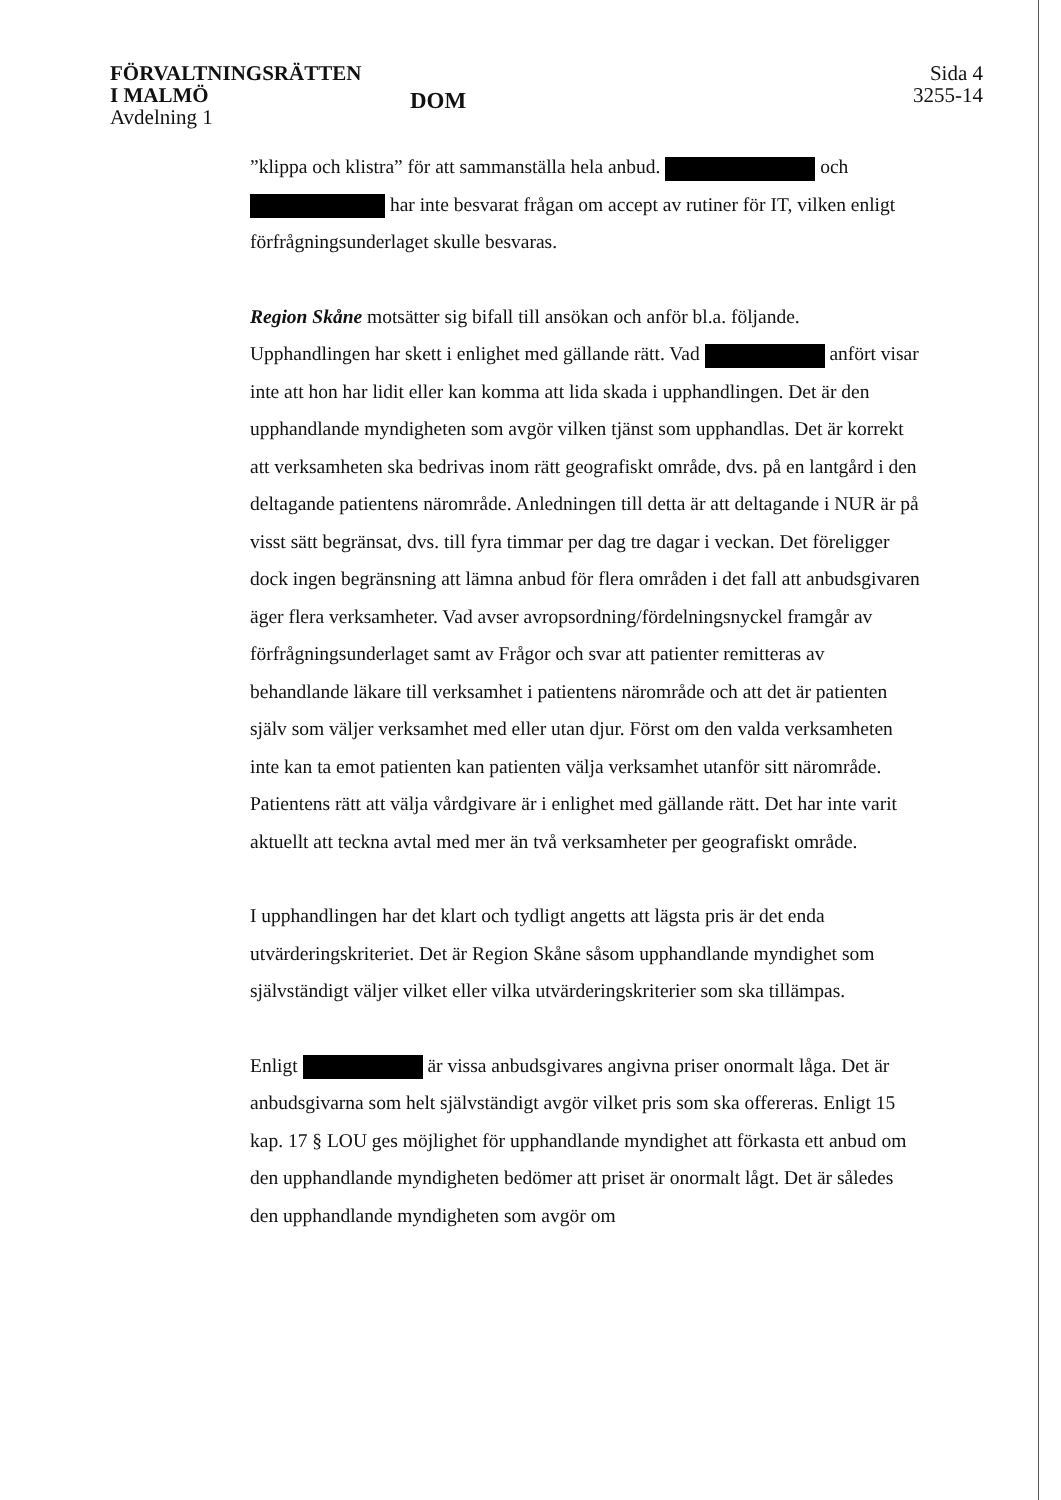FÖRVALTNINGSRÄTTEN
I MALMÖ
Avdelning 1
DOM
Sida 4
3255-14
”klippa och klistra” för att sammanställa hela anbud. och har inte besvarat frågan om accept av rutiner för IT, vilken enligt förfrågningsunderlaget skulle besvaras.
Region Skåne motsätter sig bifall till ansökan och anför bl.a. följande. Upphandlingen har skett i enlighet med gällande rätt. Vad anfört visar inte att hon har lidit eller kan komma att lida skada i upphandlingen. Det är den upphandlande myndigheten som avgör vilken tjänst som upphandlas. Det är korrekt att verksamheten ska bedrivas inom rätt geografiskt område, dvs. på en lantgård i den deltagande patientens närområde. Anledningen till detta är att deltagande i NUR är på visst sätt begränsat, dvs. till fyra timmar per dag tre dagar i veckan. Det föreligger dock ingen begränsning att lämna anbud för flera områden i det fall att anbudsgivaren äger flera verksamheter. Vad avser avropsordning/fördelningsnyckel framgår av förfrågningsunderlaget samt av Frågor och svar att patienter remitteras av behandlande läkare till verksamhet i patientens närområde och att det är patienten själv som väljer verksamhet med eller utan djur. Först om den valda verksamheten inte kan ta emot patienten kan patienten välja verksamhet utanför sitt närområde. Patientens rätt att välja vårdgivare är i enlighet med gällande rätt. Det har inte varit aktuellt att teckna avtal med mer än två verksamheter per geografiskt område.
I upphandlingen har det klart och tydligt angetts att lägsta pris är det enda utvärderingskriteriet. Det är Region Skåne såsom upphandlande myndighet som självständigt väljer vilket eller vilka utvärderingskriterier som ska tillämpas.
Enligt är vissa anbudsgivares angivna priser onormalt låga. Det är anbudsgivarna som helt självständigt avgör vilket pris som ska offereras. Enligt 15 kap. 17 § LOU ges möjlighet för upphandlande myndighet att förkasta ett anbud om den upphandlande myndigheten bedömer att priset är onormalt lågt. Det är således den upphandlande myndigheten som avgör om